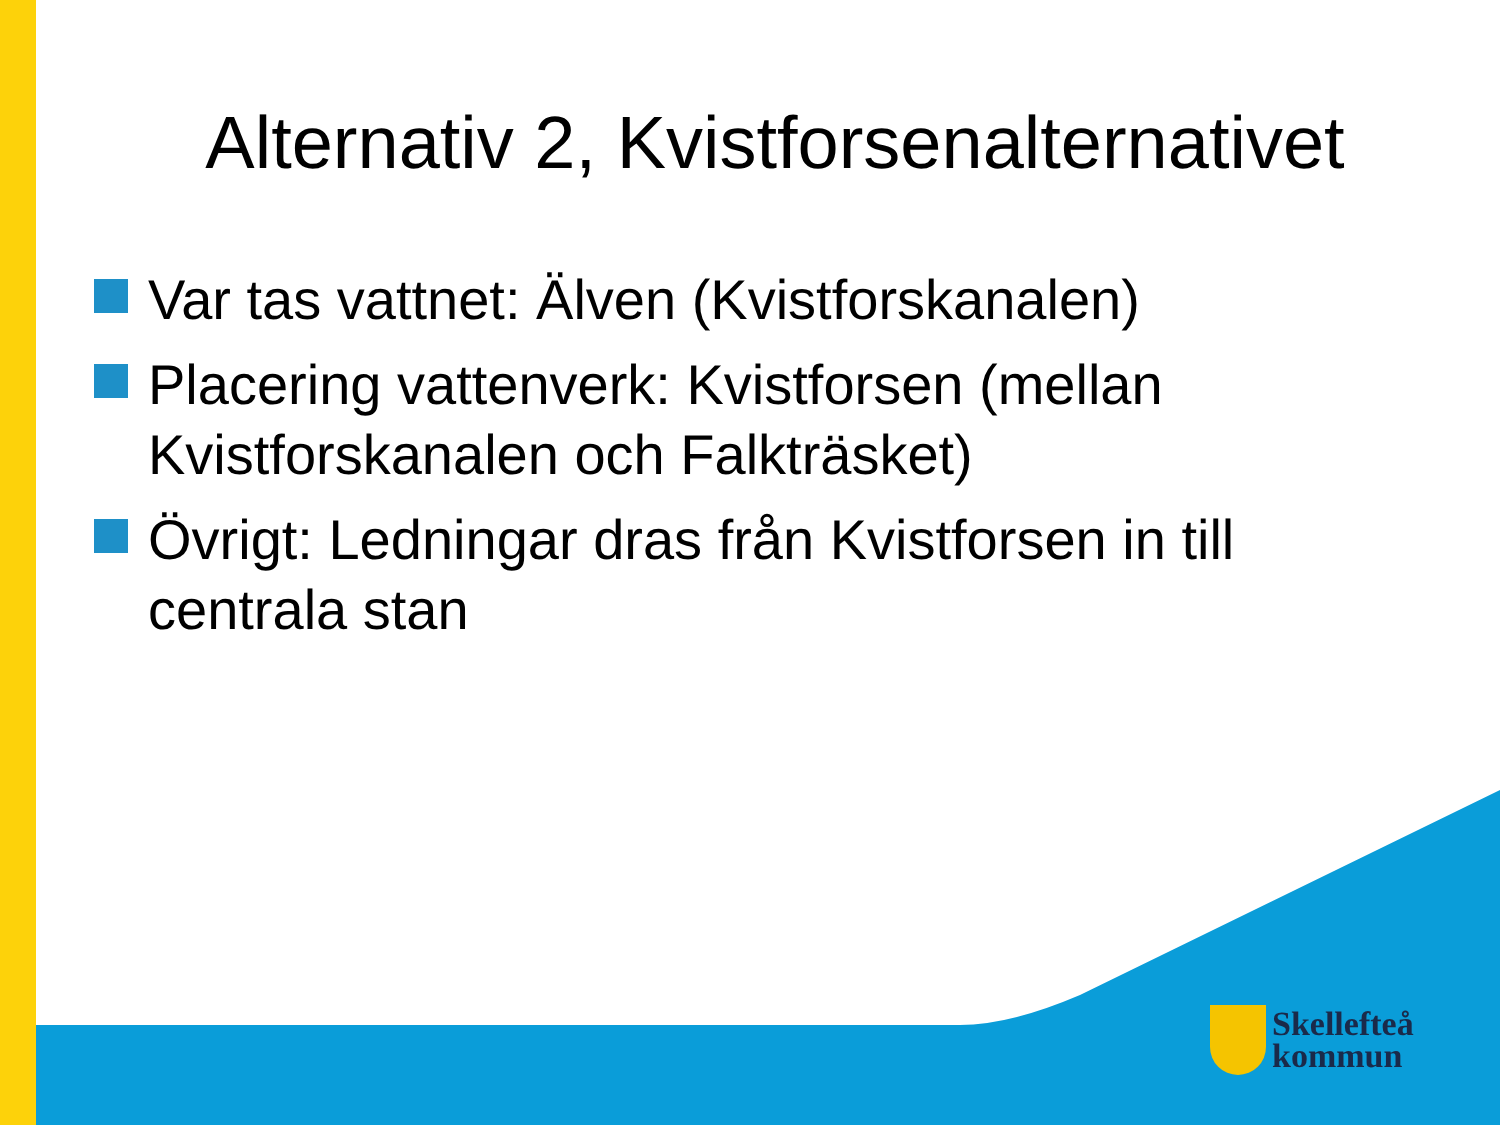Alternativ 2, Kvistforsenalternativet
Var tas vattnet: Älven (Kvistforskanalen)
Placering vattenverk: Kvistforsen (mellan Kvistforskanalen och Falkträsket)
Övrigt: Ledningar dras från Kvistforsen in till centrala stan
Skellefteå
kommun